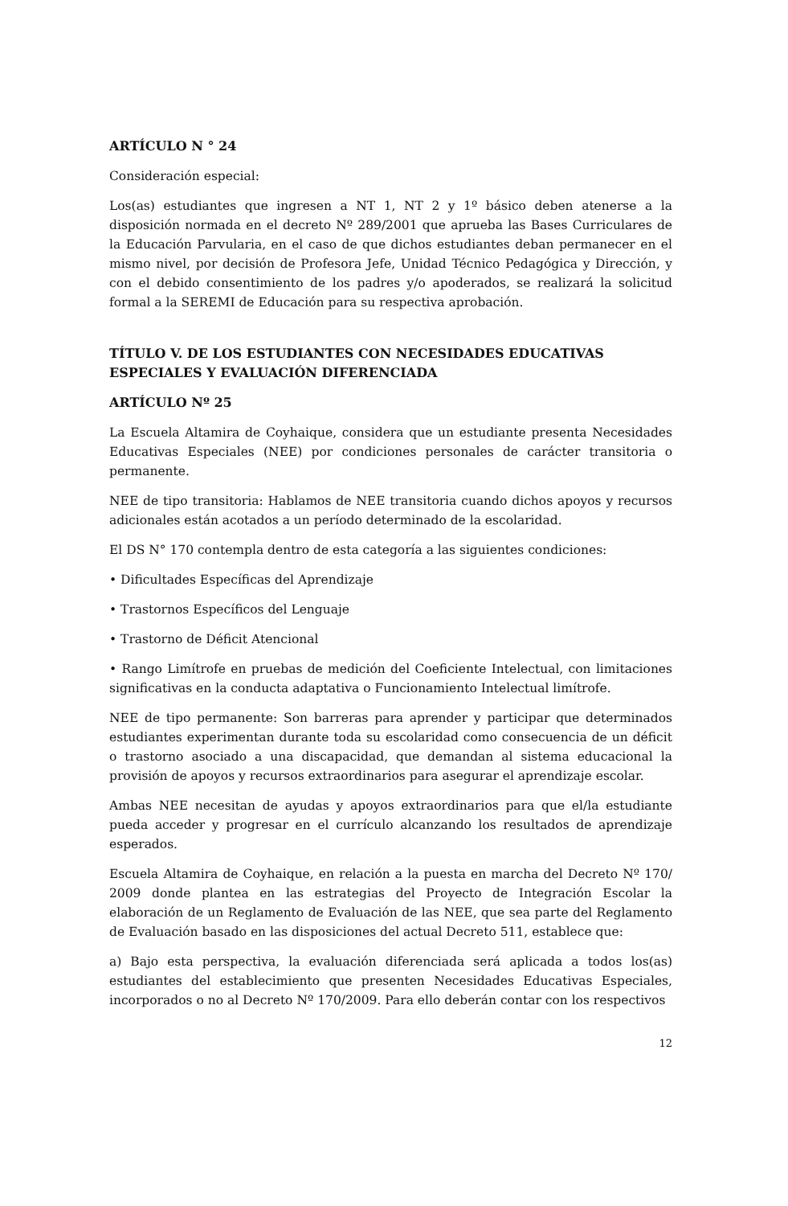ARTÍCULO N ° 24
Consideración especial:
Los(as) estudiantes que ingresen a NT 1, NT 2 y 1º básico deben atenerse a la disposición normada en el decreto Nº 289/2001 que aprueba las Bases Curriculares de la Educación Parvularia, en el caso de que dichos estudiantes deban permanecer en el mismo nivel, por decisión de Profesora Jefe, Unidad Técnico Pedagógica y Dirección, y con el debido consentimiento de los padres y/o apoderados, se realizará la solicitud formal a la SEREMI de Educación para su respectiva aprobación.
TÍTULO V. DE LOS ESTUDIANTES CON NECESIDADES EDUCATIVAS ESPECIALES Y EVALUACIÓN DIFERENCIADA
ARTÍCULO Nº 25
La Escuela Altamira de Coyhaique, considera que un estudiante presenta Necesidades Educativas Especiales (NEE) por condiciones personales de carácter transitoria o permanente.
NEE de tipo transitoria: Hablamos de NEE transitoria cuando dichos apoyos y recursos adicionales están acotados a un período determinado de la escolaridad.
El DS N° 170 contempla dentro de esta categoría a las siguientes condiciones:
• Dificultades Específicas del Aprendizaje
• Trastornos Específicos del Lenguaje
• Trastorno de Déficit Atencional
• Rango Limítrofe en pruebas de medición del Coeficiente Intelectual, con limitaciones significativas en la conducta adaptativa o Funcionamiento Intelectual limítrofe.
NEE de tipo permanente: Son barreras para aprender y participar que determinados estudiantes experimentan durante toda su escolaridad como consecuencia de un déficit o trastorno asociado a una discapacidad, que demandan al sistema educacional la provisión de apoyos y recursos extraordinarios para asegurar el aprendizaje escolar.
Ambas NEE necesitan de ayudas y apoyos extraordinarios para que el/la estudiante pueda acceder y progresar en el currículo alcanzando los resultados de aprendizaje esperados.
Escuela Altamira de Coyhaique, en relación a la puesta en marcha del Decreto Nº 170/ 2009 donde plantea en las estrategias del Proyecto de Integración Escolar la elaboración de un Reglamento de Evaluación de las NEE, que sea parte del Reglamento de Evaluación basado en las disposiciones del actual Decreto 511, establece que:
a) Bajo esta perspectiva, la evaluación diferenciada será aplicada a todos los(as) estudiantes del establecimiento que presenten Necesidades Educativas Especiales, incorporados o no al Decreto Nº 170/2009. Para ello deberán contar con los respectivos
12